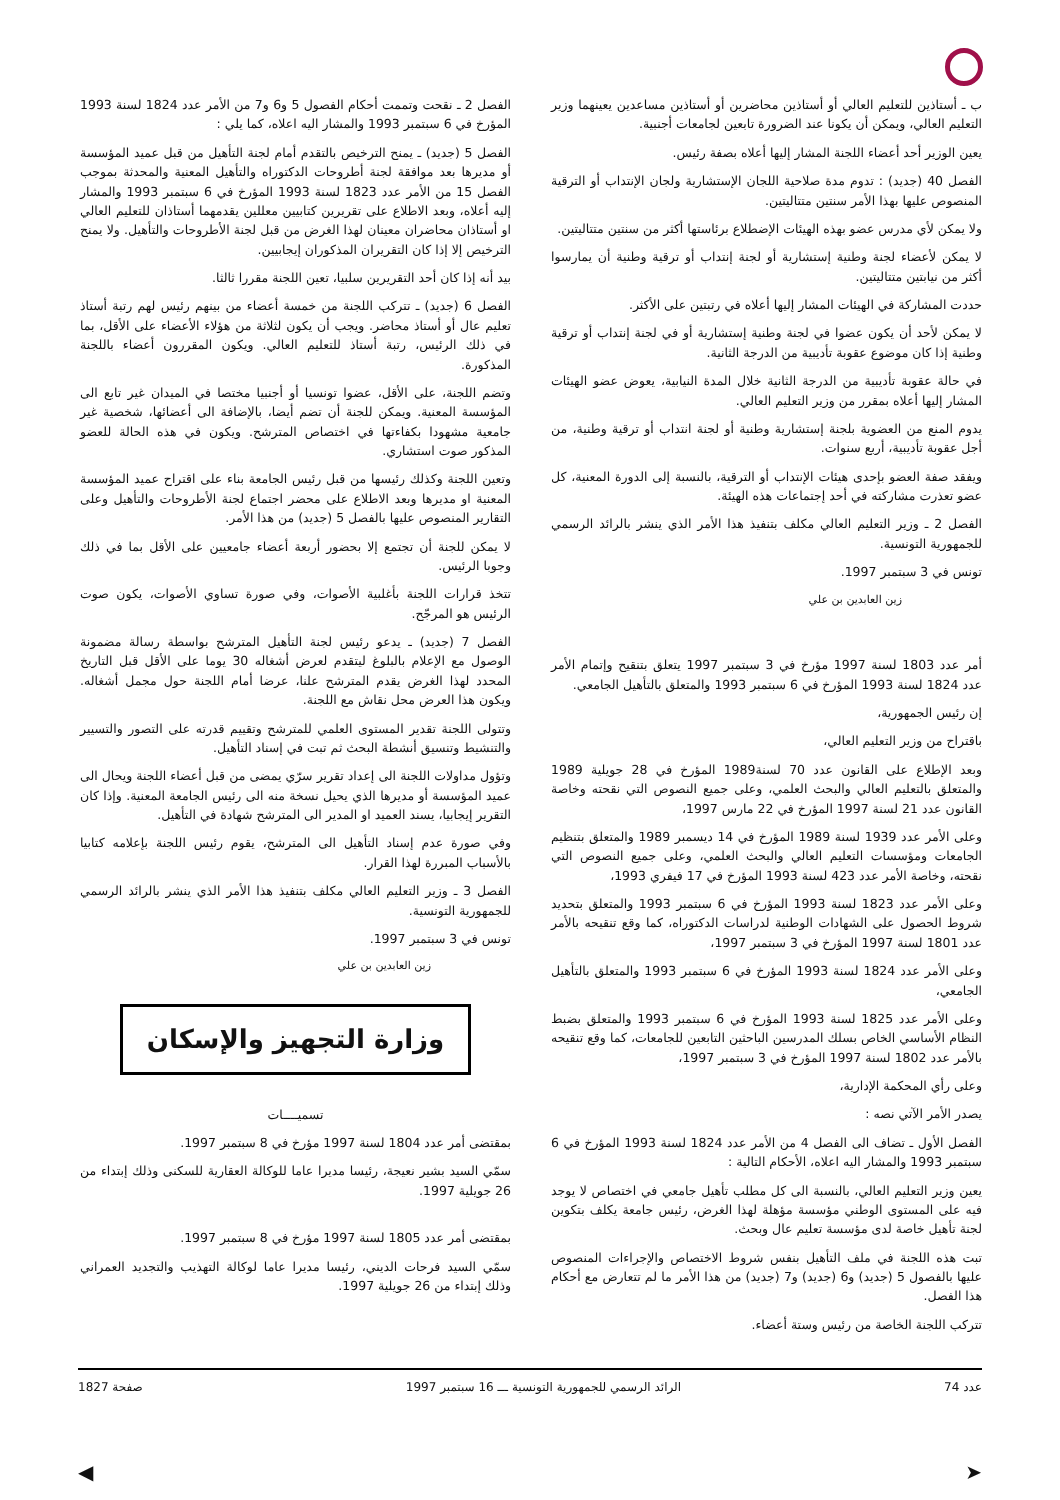ب ـ أستاذين للتعليم العالي أو أستاذين محاضرين أو أستاذين مساعدين يعينهما وزير التعليم العالي، ويمكن أن يكونا عند الضرورة تابعين لجامعات أجنبية.
يعين الوزير أحد أعضاء اللجنة المشار إليها أعلاه بصفة رئيس.
الفصل 40 (جديد) : تدوم مدة صلاحية اللجان الإستشارية ولجان الإنتداب أو الترقية المنصوص عليها بهذا الأمر سنتين متتاليتين.
ولا يمكن لأي مدرس عضو بهذه الهيئات الإضطلاع برئاستها أكثر من سنتين متتاليتين.
لا يمكن لأعضاء لجنة وطنية إستشارية أو لجنة إنتداب أو ترقية وطنية أن يمارسوا أكثر من نيابتين متتاليتين.
حددت المشاركة في الهيئات المشار إليها أعلاه في رتبتين على الأكثر.
لا يمكن لأحد أن يكون عضوا في لجنة وطنية إستشارية أو في لجنة إنتداب أو ترقية وطنية إذا كان موضوع عقوبة تأديبية من الدرجة الثانية.
في حالة عقوبة تأديبية من الدرجة الثانية خلال المدة النيابية، يعوض عضو الهيئات المشار إليها أعلاه بمقرر من وزير التعليم العالي.
يدوم المنع من العضوية بلجنة إستشارية وطنية أو لجنة انتداب أو ترقية وطنية، من أجل عقوبة تأديبية، أربع سنوات.
ويفقد صفة العضو بإحدى هيئات الإنتداب أو الترقية، بالنسبة إلى الدورة المعنية، كل عضو تعذرت مشاركته في أحد إجتماعات هذه الهيئة.
الفصل 2 ـ وزير التعليم العالي مكلف بتنفيذ هذا الأمر الذي ينشر بالرائد الرسمي للجمهورية التونسية.
تونس في 3 سبتمبر 1997.
زين العابدين بن علي
أمر عدد 1803 لسنة 1997 مؤرخ في 3 سبتمبر 1997 يتعلق بتنقيح وإتمام الأمر عدد 1824 لسنة 1993 المؤرخ في 6 سبتمبر 1993 والمتعلق بالتأهيل الجامعي.
إن رئيس الجمهورية،
باقتراح من وزير التعليم العالي،
وبعد الإطلاع على القانون عدد 70 لسنة1989 المؤرخ في 28 جويلية 1989 والمتعلق بالتعليم العالي والبحث العلمي، وعلى جميع النصوص التي نقحته وخاصة القانون عدد 21 لسنة 1997 المؤرخ في 22 مارس 1997،
وعلى الأمر عدد 1939 لسنة 1989 المؤرخ في 14 ديسمبر 1989 والمتعلق بتنظيم الجامعات ومؤسسات التعليم العالي والبحث العلمي، وعلى جميع النصوص التي نقحته، وخاصة الأمر عدد 423 لسنة 1993 المؤرخ في 17 فيفري 1993،
وعلى الأمر عدد 1823 لسنة 1993 المؤرخ في 6 سبتمبر 1993 والمتعلق بتحديد شروط الحصول على الشهادات الوطنية لدراسات الدكتوراه، كما وقع تنقيحه بالأمر عدد 1801 لسنة 1997 المؤرخ في 3 سبتمبر 1997،
وعلى الأمر عدد 1824 لسنة 1993 المؤرخ في 6 سبتمبر 1993 والمتعلق بالتأهيل الجامعي،
وعلى الأمر عدد 1825 لسنة 1993 المؤرخ في 6 سبتمبر 1993 والمتعلق بضبط النظام الأساسي الخاص بسلك المدرسين الباحثين التابعين للجامعات، كما وقع تنقيحه بالأمر عدد 1802 لسنة 1997 المؤرخ في 3 سبتمبر 1997،
وعلى رأي المحكمة الإدارية،
يصدر الأمر الآتي نصه :
الفصل الأول ـ تضاف الى الفصل 4 من الأمر عدد 1824 لسنة 1993 المؤرخ في 6 سبتمبر 1993 والمشار اليه اعلاه، الأحكام التالية :
يعين وزير التعليم العالي، بالنسبة الى كل مطلب تأهيل جامعي في اختصاص لا يوجد فيه على المستوى الوطني مؤسسة مؤهلة لهذا الغرض، رئيس جامعة يكلف بتكوين لجنة تأهيل خاصة لدى مؤسسة تعليم عال وبحث.
تبت هذه اللجنة في ملف التأهيل بنفس شروط الاختصاص والإجراءات المنصوص عليها بالفصول 5 (جديد) و6 (جديد) و7 (جديد) من هذا الأمر ما لم تتعارض مع أحكام هذا الفصل.
تتركب اللجنة الخاصة من رئيس وستة أعضاء.
الفصل 2 ـ نقحت وتممت أحكام الفصول 5 و6 و7 من الأمر عدد 1824 لسنة 1993 المؤرخ في 6 سبتمبر 1993 والمشار اليه اعلاه، كما يلي :
الفصل 5 (جديد) ـ يمنح الترخيص بالتقدم أمام لجنة التأهيل من قبل عميد المؤسسة أو مديرها بعد موافقة لجنة أطروحات الدكتوراه والتأهيل المعنية والمحدثة بموجب الفصل 15 من الأمر عدد 1823 لسنة 1993 المؤرخ في 6 سبتمبر 1993 والمشار إليه أعلاه، وبعد الاطلاع على تقريرين كتابيين معللين يقدمهما أستاذان للتعليم العالي او أستاذان محاضران معينان لهذا الغرض من قبل لجنة الأطروحات والتأهيل. ولا يمنح الترخيص إلا إذا كان التقريران المذكوران إيجابيين.
بيد أنه إذا كان أحد التقريرين سلبيا، تعين اللجنة مقررا ثالثا.
الفصل 6 (جديد) ـ تتركب اللجنة من خمسة أعضاء من بينهم رئيس لهم رتبة أستاذ تعليم عال أو أستاذ محاضر. ويجب أن يكون لثلاثة من هؤلاء الأعضاء على الأقل، بما في ذلك الرئيس، رتبة أستاذ للتعليم العالي. ويكون المقررون أعضاء باللجنة المذكورة.
وتضم اللجنة، على الأقل، عضوا تونسيا أو أجنبيا مختصا في الميدان غير تابع الى المؤسسة المعنية. ويمكن للجنة أن تضم أيضا، بالإضافة الى أعضائها، شخصية غير جامعية مشهودا بكفاءتها في اختصاص المترشح. ويكون في هذه الحالة للعضو المذكور صوت استشاري.
وتعين اللجنة وكذلك رئيسها من قبل رئيس الجامعة بناء على اقتراح عميد المؤسسة المعنية او مديرها وبعد الاطلاع على محضر اجتماع لجنة الأطروحات والتأهيل وعلى التقارير المنصوص عليها بالفصل 5 (جديد) من هذا الأمر.
لا يمكن للجنة أن تجتمع إلا بحضور أربعة أعضاء جامعيين على الأقل بما في ذلك وجوبا الرئيس.
تتخذ قرارات اللجنة بأغلبية الأصوات، وفي صورة تساوي الأصوات، يكون صوت الرئيس هو المرجّح.
الفصل 7 (جديد) ـ يدعو رئيس لجنة التأهيل المترشح بواسطة رسالة مضمونة الوصول مع الإعلام بالبلوغ ليتقدم لعرض أشغاله 30 يوما على الأقل قبل التاريخ المحدد لهذا الغرض يقدم المترشح علنا، عرضا أمام اللجنة حول مجمل أشغاله. ويكون هذا العرض محل نقاش مع اللجنة.
وتتولى اللجنة تقدير المستوى العلمي للمترشح وتقييم قدرته على التصور والتسيير والتنشيط وتنسيق أنشطة البحث ثم تبت في إسناد التأهيل.
وتؤول مداولات اللجنة الى إعداد تقرير سرّي يمضى من قبل أعضاء اللجنة ويحال الى عميد المؤسسة أو مديرها الذي يحيل نسخة منه الى رئيس الجامعة المعنية. وإذا كان التقرير إيجابيا، يسند العميد او المدير الى المترشح شهادة في التأهيل.
وفي صورة عدم إسناد التأهيل الى المترشح، يقوم رئيس اللجنة بإعلامه كتابيا بالأسباب المبررة لهذا القرار.
الفصل 3 ـ وزير التعليم العالي مكلف بتنفيذ هذا الأمر الذي ينشر بالرائد الرسمي للجمهورية التونسية.
تونس في 3 سبتمبر 1997.
زين العابدين بن علي
وزارة التجهيز والإسكان
تسميــــات
بمقتضى أمر عدد 1804 لسنة 1997 مؤرخ في 8 سبتمبر 1997.
سمّي السيد بشير نعيجة، رئيسا مديرا عاما للوكالة العقارية للسكنى وذلك إبتداء من 26 جويلية 1997.
بمقتضى أمر عدد 1805 لسنة 1997 مؤرخ في 8 سبتمبر 1997.
سمّي السيد فرحات الديني، رئيسا مديرا عاما لوكالة التهذيب والتجديد العمراني وذلك إبتداء من 26 جويلية 1997.
عدد 74 الرائد الرسمي للجمهورية التونسية ـــ 16 سبتمبر 1997 صفحة 1827
➤ ◀